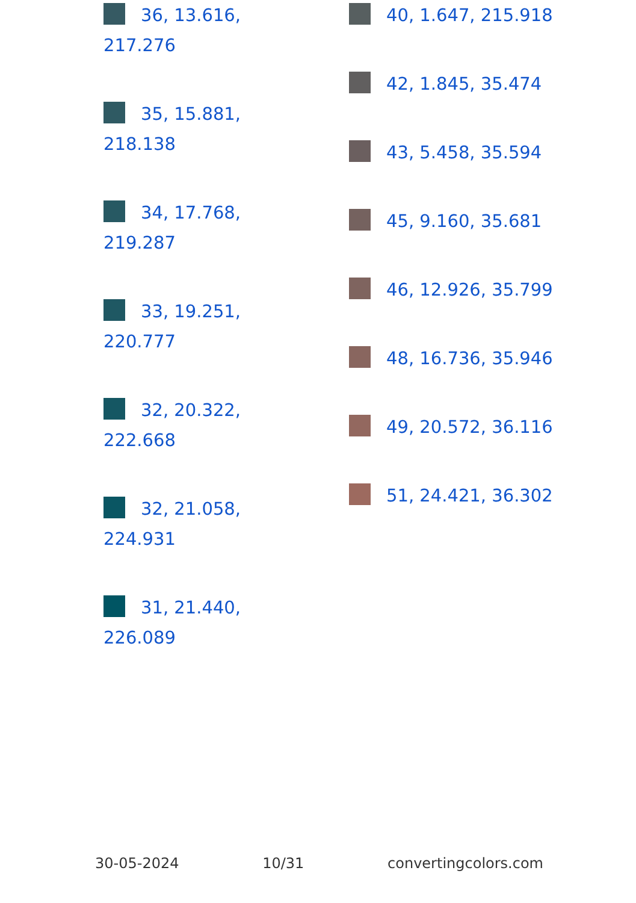36, 13.616, 217.276
35, 15.881, 218.138
34, 17.768, 219.287
33, 19.251, 220.777
32, 20.322, 222.668
32, 21.058, 224.931
31, 21.440, 226.089
40, 1.647, 215.918
42, 1.845, 35.474
43, 5.458, 35.594
45, 9.160, 35.681
46, 12.926, 35.799
48, 16.736, 35.946
49, 20.572, 36.116
51, 24.421, 36.302
30-05-2024 10/31 convertingcolors.com